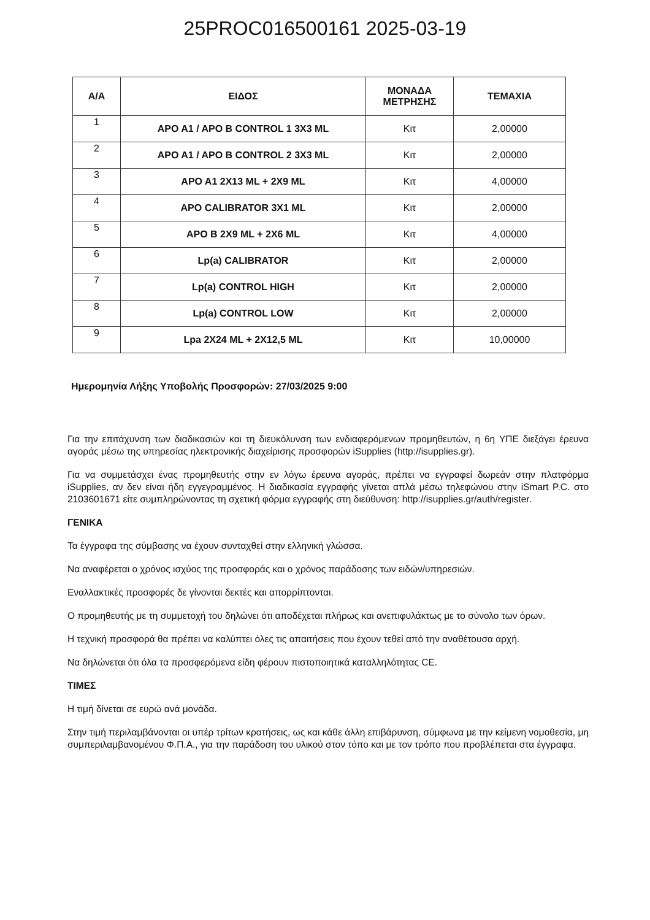25PROC016500161 2025-03-19
| Α/Α | ΕΙΔΟΣ | ΜΟΝΑΔΑ ΜΕΤΡΗΣΗΣ | ΤΕΜΑΧΙΑ |
| --- | --- | --- | --- |
| 1 | APO A1 / APO B CONTROL 1 3X3 ML | Κιτ | 2,00000 |
| 2 | APO A1 / APO B CONTROL 2 3X3 ML | Κιτ | 2,00000 |
| 3 | APO A1 2X13 ML + 2X9 ML | Κιτ | 4,00000 |
| 4 | APO CALIBRATOR 3X1 ML | Κιτ | 2,00000 |
| 5 | APO B 2X9 ML + 2X6 ML | Κιτ | 4,00000 |
| 6 | Lp(a) CALIBRATOR | Κιτ | 2,00000 |
| 7 | Lp(a) CONTROL HIGH | Κιτ | 2,00000 |
| 8 | Lp(a) CONTROL LOW | Κιτ | 2,00000 |
| 9 | Lpa 2X24 ML + 2X12,5 ML | Κιτ | 10,00000 |
Ημερομηνία Λήξης Υποβολής Προσφορών: 27/03/2025 9:00
Για την επιτάχυνση των διαδικασιών και τη διευκόλυνση των ενδιαφερόμενων προμηθευτών, η 6η ΥΠΕ διεξάγει έρευνα αγοράς μέσω της υπηρεσίας ηλεκτρονικής διαχείρισης προσφορών iSupplies (http://isupplies.gr).
Για να συμμετάσχει ένας προμηθευτής στην εν λόγω έρευνα αγοράς, πρέπει να εγγραφεί δωρεάν στην πλατφόρμα iSupplies, αν δεν είναι ήδη εγγεγραμμένος. Η διαδικασία εγγραφής γίνεται απλά μέσω τηλεφώνου στην iSmart P.C. στο 2103601671 είτε συμπληρώνοντας τη σχετική φόρμα εγγραφής στη διεύθυνση: http://isupplies.gr/auth/register.
ΓΕΝΙΚΑ
Τα έγγραφα της σύμβασης να έχουν συνταχθεί στην ελληνική γλώσσα.
Να αναφέρεται ο χρόνος ισχύος της προσφοράς και ο χρόνος παράδοσης των ειδών/υπηρεσιών.
Εναλλακτικές προσφορές δε γίνονται δεκτές και απορρίπτονται.
Ο προμηθευτής με τη συμμετοχή του δηλώνει ότι αποδέχεται πλήρως και ανεπιφυλάκτως με το σύνολο των όρων.
Η τεχνική προσφορά θα πρέπει να καλύπτει όλες τις απαιτήσεις που έχουν τεθεί από την αναθέτουσα αρχή.
Να δηλώνεται ότι όλα τα προσφερόμενα είδη φέρουν πιστοποιητικά καταλληλότητας CE.
ΤΙΜΕΣ
Η τιμή δίνεται σε ευρώ ανά μονάδα.
Στην τιμή περιλαμβάνονται οι υπέρ τρίτων κρατήσεις, ως και κάθε άλλη επιβάρυνση, σύμφωνα με την κείμενη νομοθεσία, μη συμπεριλαμβανομένου Φ.Π.Α., για την παράδοση του υλικού στον τόπο και με τον τρόπο που προβλέπεται στα έγγραφα.